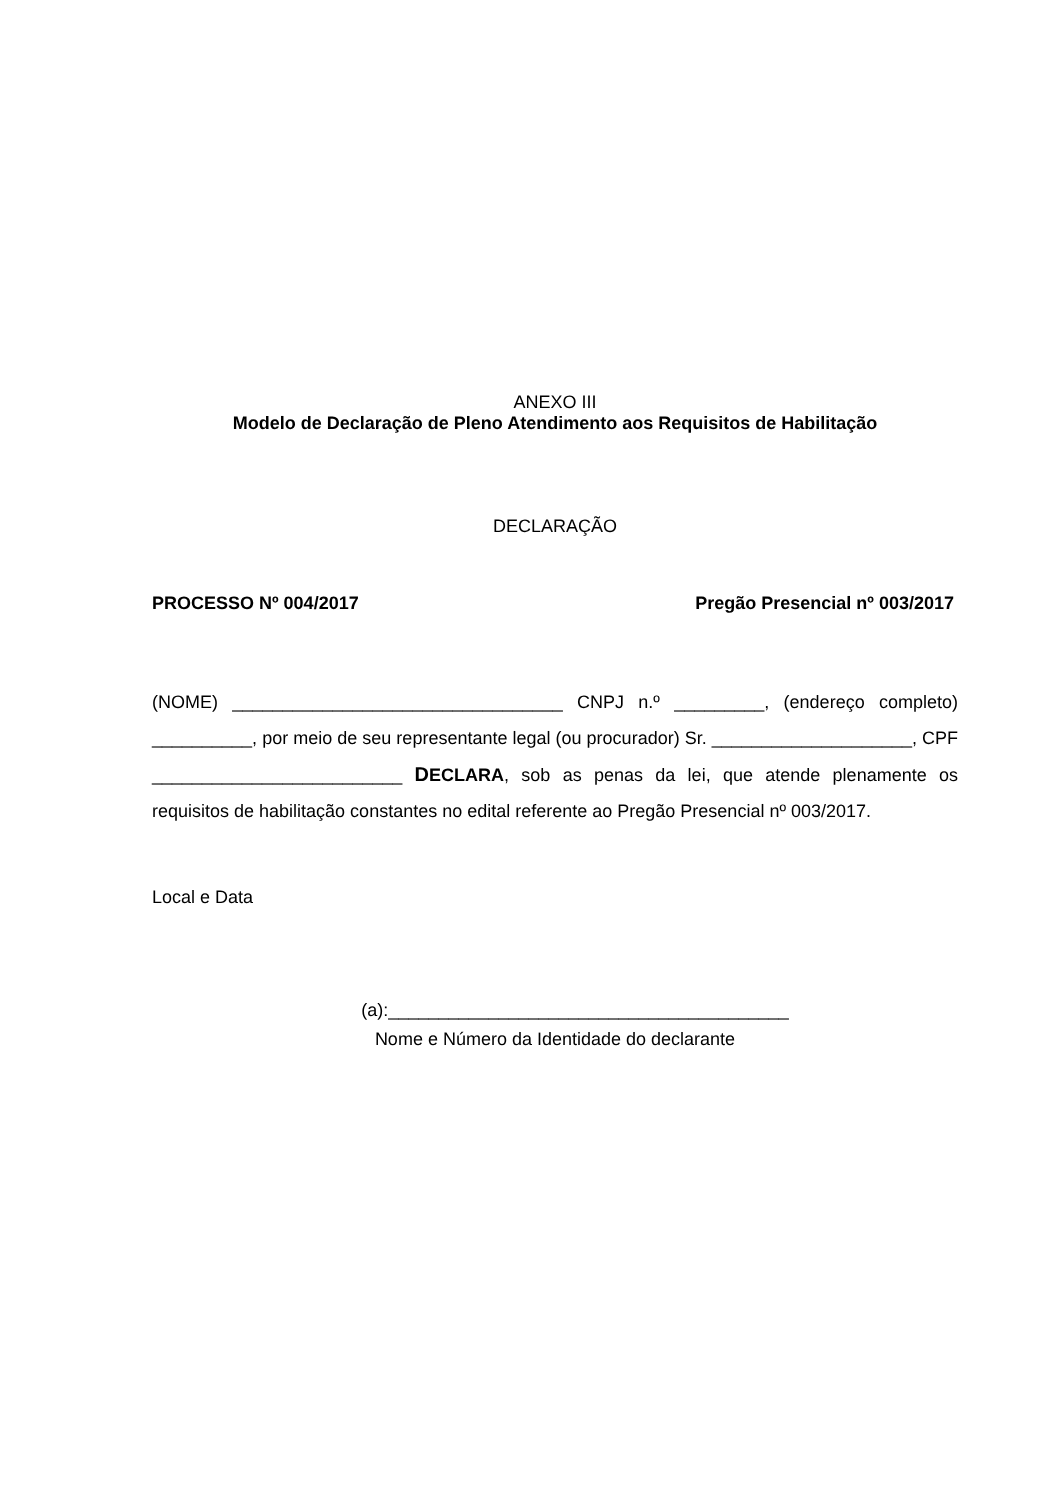ANEXO III
Modelo de Declaração de Pleno Atendimento aos Requisitos de Habilitação
DECLARAÇÃO
PROCESSO Nº 004/2017 Pregão Presencial nº 003/2017
(NOME) _________________________________ CNPJ n.º _________, (endereço completo) __________, por meio de seu representante legal (ou procurador) Sr. ____________________, CPF _________________________ DECLARA, sob as penas da lei, que atende plenamente os requisitos de habilitação constantes no edital referente ao Pregão Presencial nº 003/2017.
Local e Data
(a):________________________________________
Nome e Número da Identidade do declarante